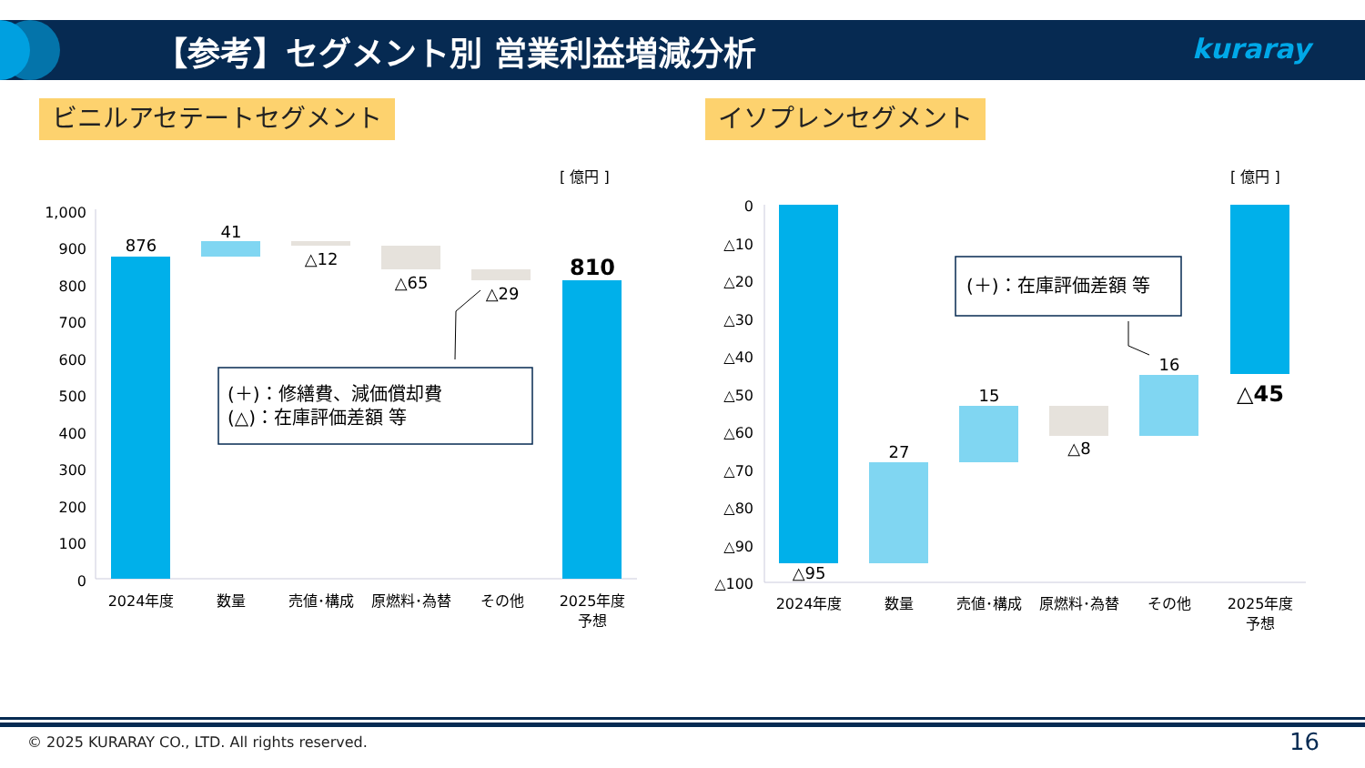【参考】セグメント別 営業利益増減分析
kuraray
ビニルアセテートセグメント イソプレンセグメント
[ 億円 ]
[ 億円 ]
1,000
900
800
700
600
500
400
300
200
100
0
876
41
△12
△65
△29
810
2024年度
数量
売値･構成
原燃料･為替
その他
2025年度
予想
(＋)：修繕費、減価償却費
(△)：在庫評価差額 等
0
△10
△20
△30
△40
△50
△60
△70
△80
△90
△100
△95
27
15
△8
16
△45
2024年度
数量
売値･構成
原燃料･為替
その他
2025年度
予想
(＋)：在庫評価差額 等
© 2025 KURARAY CO., LTD. All rights reserved.
16